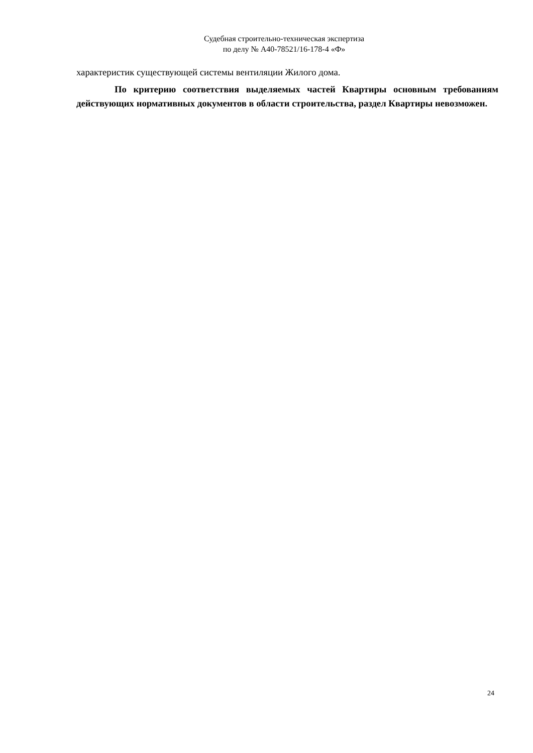Судебная строительно-техническая экспертиза
по делу № А40-78521/16-178-4 «Ф»
характеристик существующей системы вентиляции Жилого дома.
По критерию соответствия выделяемых частей Квартиры основным требованиям действующих нормативных документов в области строительства, раздел Квартиры невозможен.
24